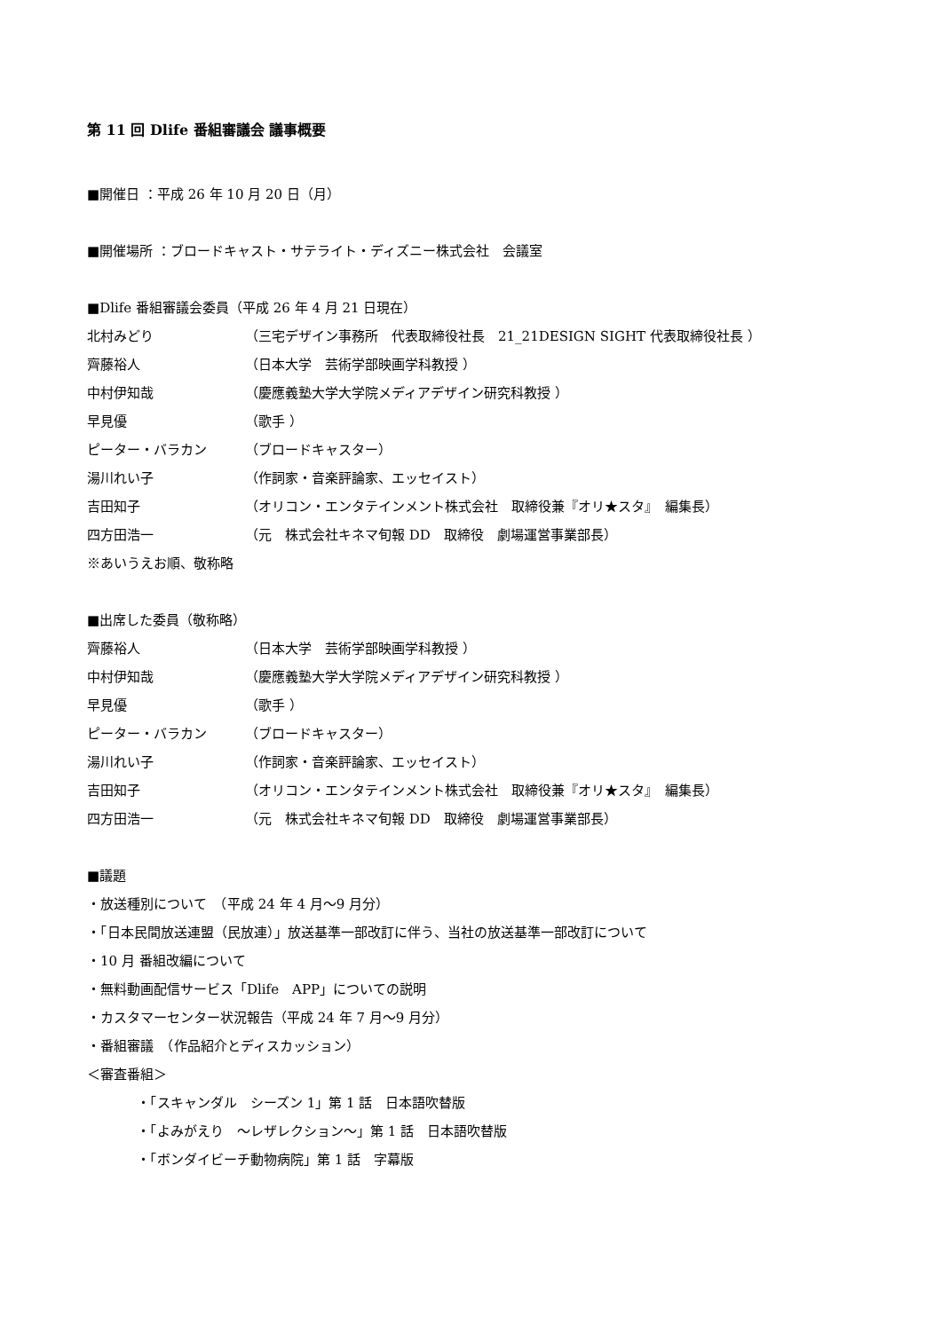第 11 回 Dlife 番組審議会 議事概要
■開催日 ：平成 26 年 10 月 20 日（月）
■開催場所 ：ブロードキャスト・サテライト・ディズニー株式会社　会議室
■Dlife 番組審議会委員（平成 26 年 4 月 21 日現在）
北村みどり （三宅デザイン事務所　代表取締役社長　21_21DESIGN SIGHT 代表取締役社長 ）
齊藤裕人 （日本大学　芸術学部映画学科教授 ）
中村伊知哉 （慶應義塾大学大学院メディアデザイン研究科教授 ）
早見優 （歌手 ）
ピーター・バラカン （ブロードキャスター）
湯川れい子 （作詞家・音楽評論家、エッセイスト）
吉田知子 （オリコン・エンタテインメント株式会社　取締役兼『オリ★スタ』　編集長）
四方田浩一 （元　株式会社キネマ旬報 DD　取締役　劇場運営事業部長）
※あいうえお順、敬称略
■出席した委員（敬称略）
齊藤裕人 （日本大学　芸術学部映画学科教授 ）
中村伊知哉 （慶應義塾大学大学院メディアデザイン研究科教授 ）
早見優 （歌手 ）
ピーター・バラカン （ブロードキャスター）
湯川れい子 （作詞家・音楽評論家、エッセイスト）
吉田知子 （オリコン・エンタテインメント株式会社　取締役兼『オリ★スタ』　編集長）
四方田浩一 （元　株式会社キネマ旬報 DD　取締役　劇場運営事業部長）
■議題
・放送種別について　（平成 24 年 4 月～9 月分）
・「日本民間放送連盟（民放連）」放送基準一部改訂に伴う、当社の放送基準一部改訂について
・10 月 番組改編について
・無料動画配信サービス「Dlife　APP」についての説明
・カスタマーセンター状況報告（平成 24 年 7 月～9 月分）
・番組審議　（作品紹介とディスカッション）
＜審査番組＞
・「スキャンダル　シーズン 1」第 1 話　日本語吹替版
・「よみがえり　～レザレクション～」第 1 話　日本語吹替版
・「ボンダイビーチ動物病院」第 1 話　字幕版